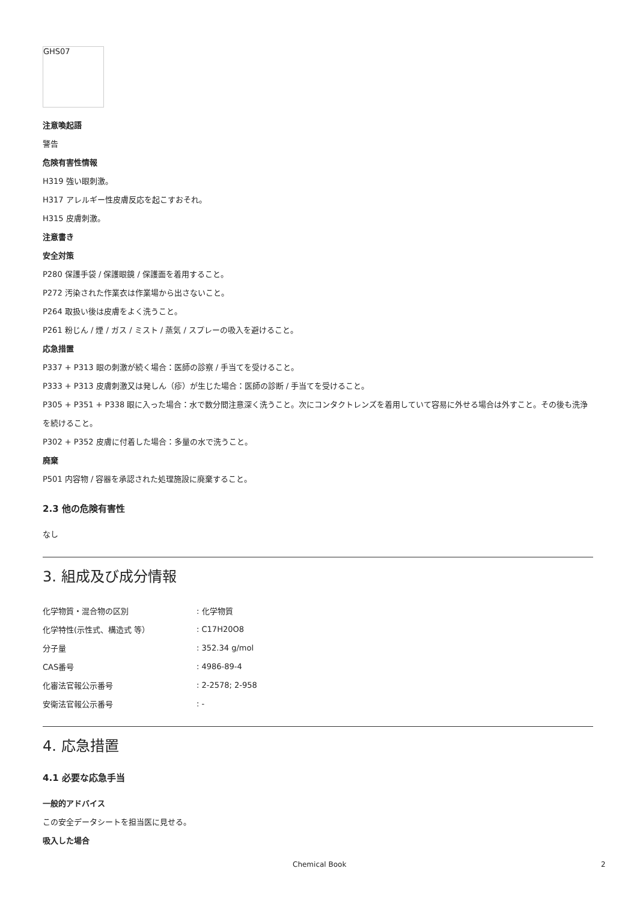GHS07
注意喚起語
警告
危険有害性情報
H319 強い眼刺激。
H317 アレルギー性皮膚反応を起こすおそれ。
H315 皮膚刺激。
注意書き
安全対策
P280 保護手袋 / 保護眼鏡 / 保護面を着用すること。
P272 汚染された作業衣は作業場から出さないこと。
P264 取扱い後は皮膚をよく洗うこと。
P261 粉じん / 煙 / ガス / ミスト / 蒸気 / スプレーの吸入を避けること。
応急措置
P337 + P313 眼の刺激が続く場合：医師の診察 / 手当てを受けること。
P333 + P313 皮膚刺激又は発しん（疹）が生じた場合：医師の診断 / 手当てを受けること。
P305 + P351 + P338 眼に入った場合：水で数分間注意深く洗うこと。次にコンタクトレンズを着用していて容易に外せる場合は外すこと。その後も洗浄を続けること。
P302 + P352 皮膚に付着した場合：多量の水で洗うこと。
廃棄
P501 内容物 / 容器を承認された処理施設に廃棄すること。
2.3 他の危険有害性
なし
3. 組成及び成分情報
| 化学物質・混合物の区別 | : 化学物質 |
| 化学特性(示性式、構造式 等） | : C17H20O8 |
| 分子量 | : 352.34 g/mol |
| CAS番号 | : 4986-89-4 |
| 化審法官報公示番号 | : 2-2578; 2-958 |
| 安衛法官報公示番号 | : - |
4. 応急措置
4.1 必要な応急手当
一般的アドバイス
この安全データシートを担当医に見せる。
吸入した場合
Chemical Book 2